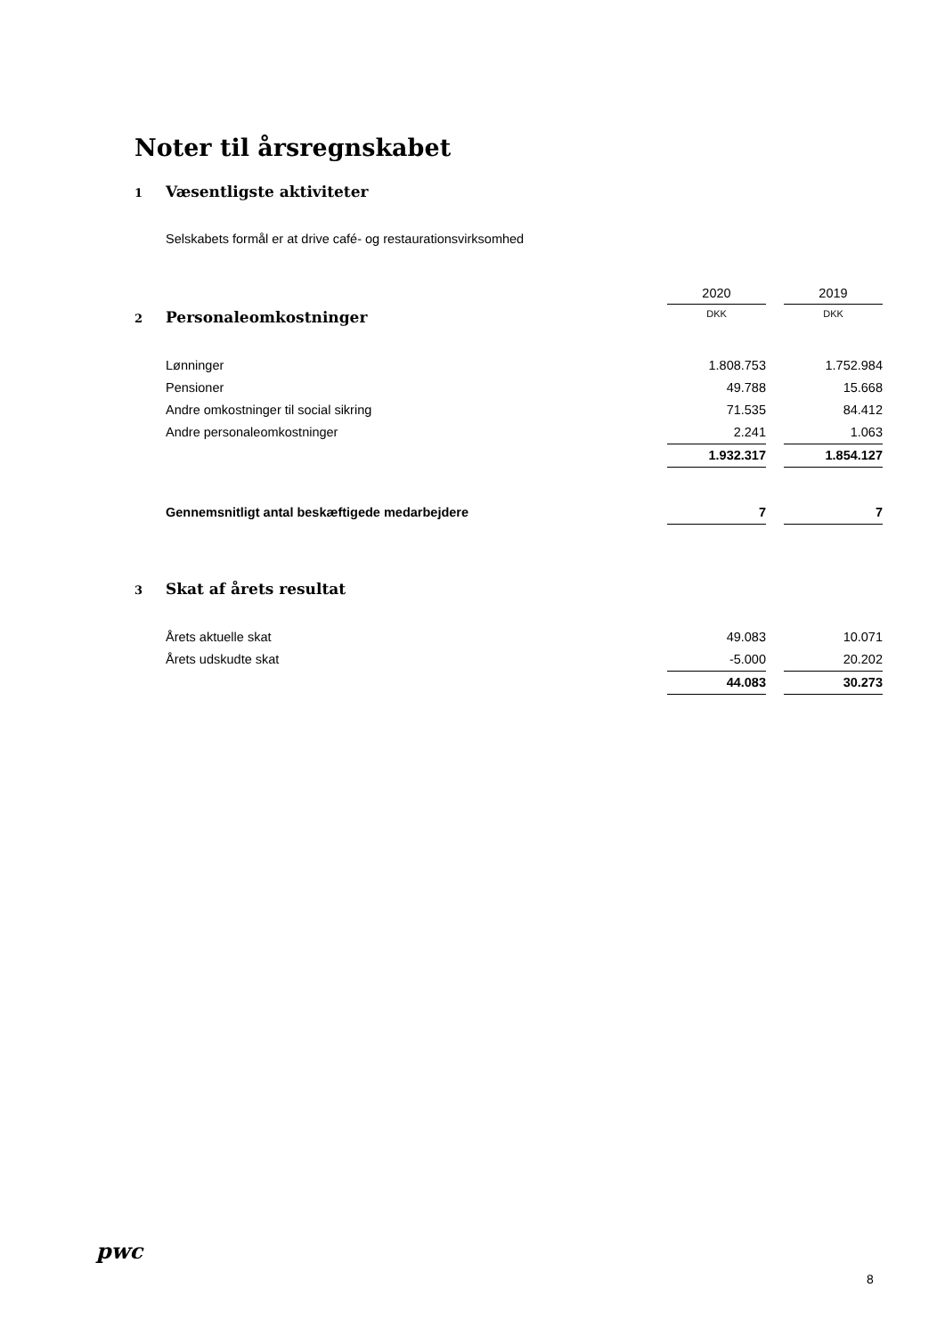Noter til årsregnskabet
1 Væsentligste aktiviteter
Selskabets formål er at drive café- og restaurationsvirksomhed
| | 2020 | | 2019 |
| 2 Personaleomkostninger | DKK | | DKK |
| Lønninger | 1.808.753 | | 1.752.984 |
| Pensioner | 49.788 | | 15.668 |
| Andre omkostninger til social sikring | 71.535 | | 84.412 |
| Andre personaleomkostninger | 2.241 | | 1.063 |
| | 1.932.317 | | 1.854.127 |
| Gennemsnitligt antal beskæftigede medarbejdere | 7 | | 7 |
| 3 Skat af årets resultat | | | |
| Årets aktuelle skat | 49.083 | | 10.071 |
| Årets udskudte skat | -5.000 | | 20.202 |
| | 44.083 | | 30.273 |
pwc
8